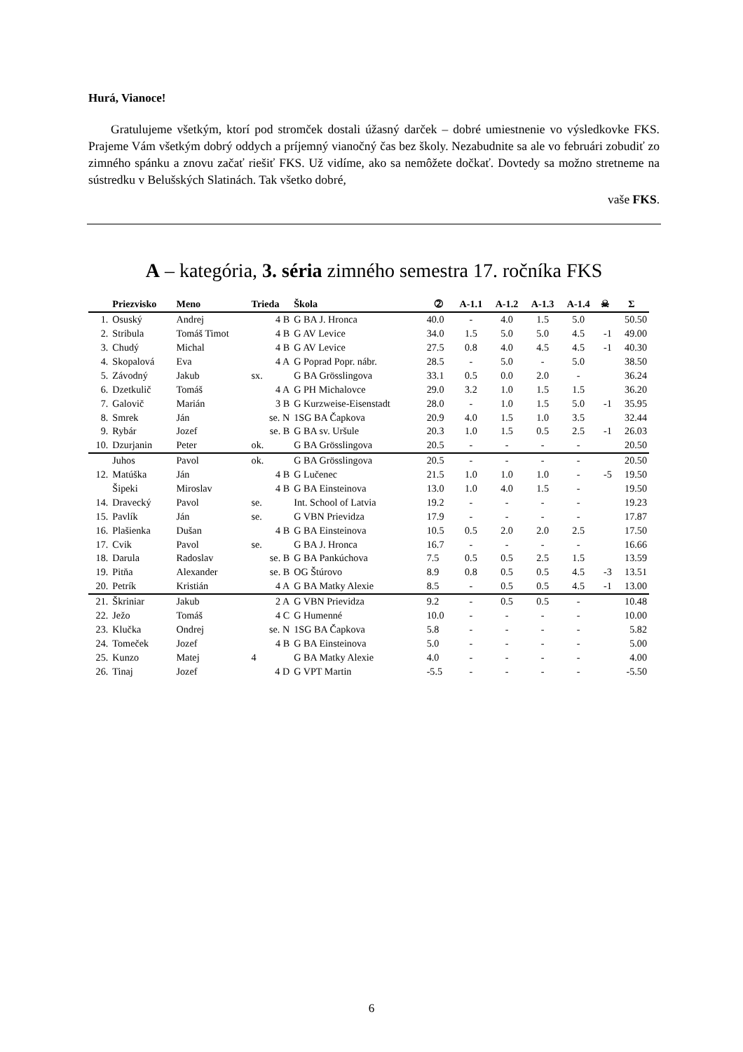Hurá, Vianoce!
Gratulujeme všetkým, ktorí pod stromček dostali úžasný darček – dobré umiestnenie vo výsledkovke FKS. Prajeme Vám všetkým dobrý oddych a príjemný vianočný čas bez školy. Nezabudnite sa ale vo februári zobudiť zo zimného spánku a znovu začať riešiť FKS. Už vidíme, ako sa nemôžete dočkať. Dovtedy sa možno stretneme na sústredku v Belušských Slatinách. Tak všetko dobré,
vaše FKS.
A – kategória, 3. séria zimného semestra 17. ročníka FKS
| | Priezvisko | Meno | Trieda | Škola | ➁ | A-1.1 | A-1.2 | A-1.3 | A-1.4 | ☠ | Σ |
| --- | --- | --- | --- | --- | --- | --- | --- | --- | --- | --- | --- |
| 1. | Osuský | Andrej | 4 B | G BA J. Hronca | 40.0 | - | 4.0 | 1.5 | 5.0 | | 50.50 |
| 2. | Stribula | Tomáš Timot | 4 B | G AV Levice | 34.0 | 1.5 | 5.0 | 5.0 | 4.5 | -1 | 49.00 |
| 3. | Chudý | Michal | 4 B | G AV Levice | 27.5 | 0.8 | 4.0 | 4.5 | 4.5 | -1 | 40.30 |
| 4. | Skopalová | Eva | 4 A | G Poprad Popr. nábr. | 28.5 | - | 5.0 | - | 5.0 | | 38.50 |
| 5. | Závodný | Jakub | sx. | G BA Grösslingova | 33.1 | 0.5 | 0.0 | 2.0 | - | | 36.24 |
| 6. | Dzetkulič | Tomáš | 4 A | G PH Michalovce | 29.0 | 3.2 | 1.0 | 1.5 | 1.5 | | 36.20 |
| 7. | Galovič | Marián | 3 B | G Kurzweise-Eisenstadt | 28.0 | - | 1.0 | 1.5 | 5.0 | -1 | 35.95 |
| 8. | Smrek | Ján | se. N | 1SG BA Čapkova | 20.9 | 4.0 | 1.5 | 1.0 | 3.5 | | 32.44 |
| 9. | Rybár | Jozef | se. B | G BA sv. Uršule | 20.3 | 1.0 | 1.5 | 0.5 | 2.5 | -1 | 26.03 |
| 10. | Dzurjanin | Peter | ok. | G BA Grösslingova | 20.5 | - | - | - | - | | 20.50 |
| | Juhos | Pavol | ok. | G BA Grösslingova | 20.5 | - | - | - | - | | 20.50 |
| 12. | Matúška | Ján | 4 B | G Lučenec | 21.5 | 1.0 | 1.0 | 1.0 | - | -5 | 19.50 |
| | Šipeki | Miroslav | 4 B | G BA Einsteinova | 13.0 | 1.0 | 4.0 | 1.5 | - | | 19.50 |
| 14. | Dravecký | Pavol | se. | Int. School of Latvia | 19.2 | - | - | - | - | | 19.23 |
| 15. | Pavlík | Ján | se. | G VBN Prievidza | 17.9 | - | - | - | - | | 17.87 |
| 16. | Plašienka | Dušan | 4 B | G BA Einsteinova | 10.5 | 0.5 | 2.0 | 2.0 | 2.5 | | 17.50 |
| 17. | Cvik | Pavol | se. | G BA J. Hronca | 16.7 | - | - | - | - | | 16.66 |
| 18. | Darula | Radoslav | se. B | G BA Pankúchova | 7.5 | 0.5 | 0.5 | 2.5 | 1.5 | | 13.59 |
| 19. | Pitňa | Alexander | se. B | OG Štúrovo | 8.9 | 0.8 | 0.5 | 0.5 | 4.5 | -3 | 13.51 |
| 20. | Petrík | Kristián | 4 A | G BA Matky Alexie | 8.5 | - | 0.5 | 0.5 | 4.5 | -1 | 13.00 |
| 21. | Škriniar | Jakub | 2 A | G VBN Prievidza | 9.2 | - | 0.5 | 0.5 | - | | 10.48 |
| 22. | Ježo | Tomáš | 4 C | G Humenné | 10.0 | - | - | - | - | | 10.00 |
| 23. | Klučka | Ondrej | se. N | 1SG BA Čapkova | 5.8 | - | - | - | - | | 5.82 |
| 24. | Tomeček | Jozef | 4 B | G BA Einsteinova | 5.0 | - | - | - | - | | 5.00 |
| 25. | Kunzo | Matej | 4 | G BA Matky Alexie | 4.0 | - | - | - | - | | 4.00 |
| 26. | Tinaj | Jozef | 4 D | G VPT Martin | -5.5 | - | - | - | - | | -5.50 |
6